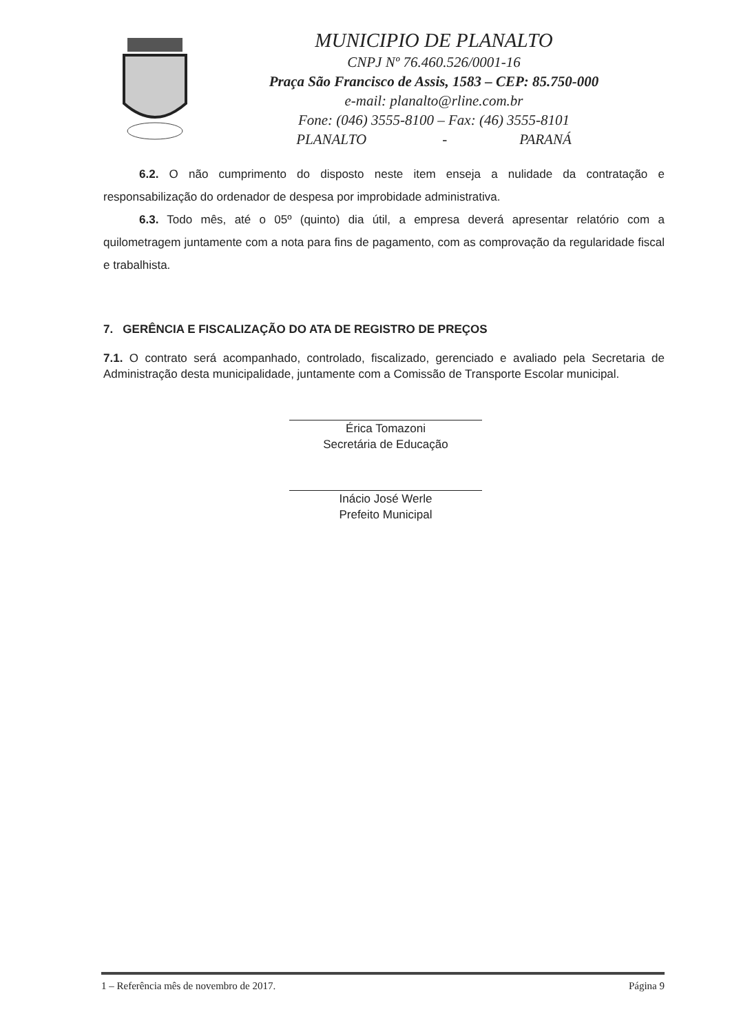MUNICIPIO DE PLANALTO
CNPJ Nº 76.460.526/0001-16
Praça São Francisco de Assis, 1583 – CEP: 85.750-000
e-mail: planalto@rline.com.br
Fone: (046) 3555-8100 – Fax: (46) 3555-8101
PLANALTO - PARANÁ
6.2. O não cumprimento do disposto neste item enseja a nulidade da contratação e responsabilização do ordenador de despesa por improbidade administrativa.
6.3. Todo mês, até o 05º (quinto) dia útil, a empresa deverá apresentar relatório com a quilometragem juntamente com a nota para fins de pagamento, com as comprovação da regularidade fiscal e trabalhista.
7. GERÊNCIA E FISCALIZAÇÃO DO ATA DE REGISTRO DE PREÇOS
7.1. O contrato será acompanhado, controlado, fiscalizado, gerenciado e avaliado pela Secretaria de Administração desta municipalidade, juntamente com a Comissão de Transporte Escolar municipal.
Érica Tomazoni
Secretária de Educação
Inácio José Werle
Prefeito Municipal
1 – Referência mês de novembro de 2017. Página 9